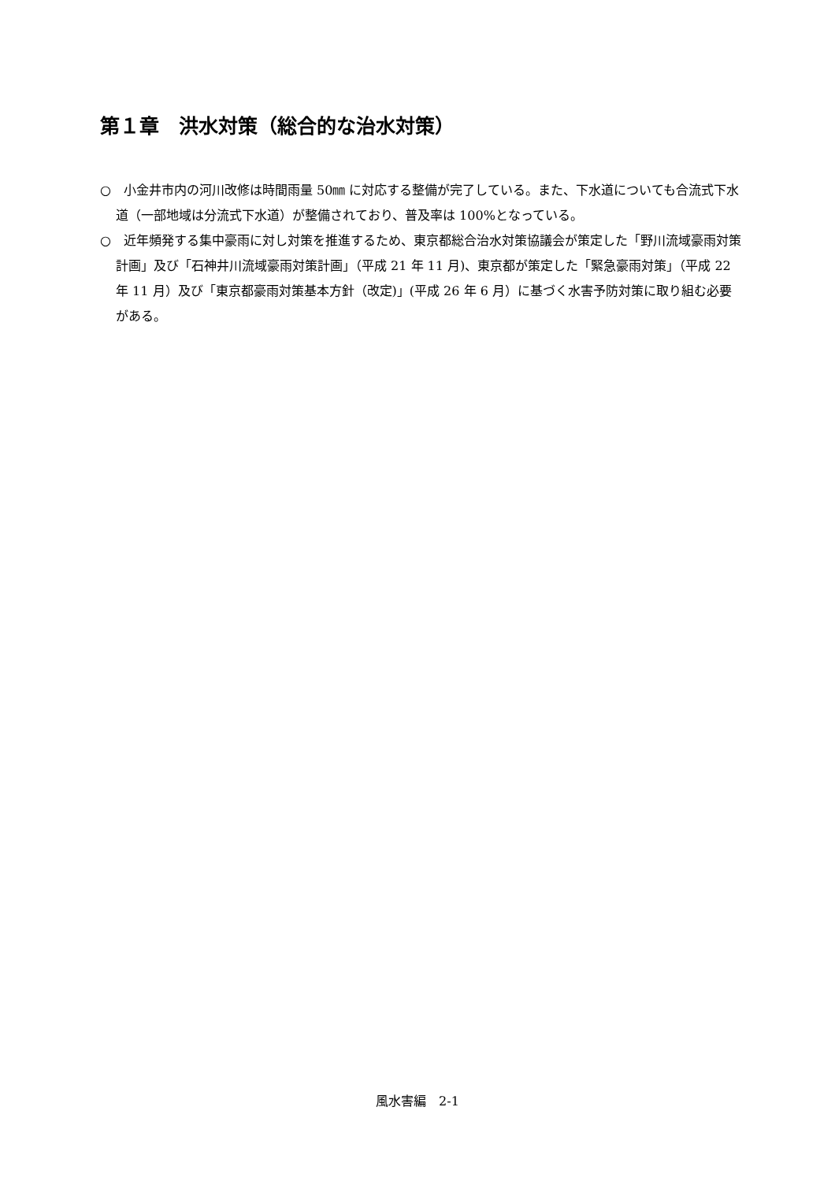第１章　洪水対策（総合的な治水対策）
○　小金井市内の河川改修は時間雨量 50㎜ に対応する整備が完了している。また、下水道についても合流式下水道（一部地域は分流式下水道）が整備されており、普及率は 100%となっている。
○　近年頻発する集中豪雨に対し対策を推進するため、東京都総合治水対策協議会が策定した「野川流域豪雨対策計画」及び「石神井川流域豪雨対策計画」（平成 21 年 11 月)、東京都が策定した「緊急豪雨対策」（平成 22 年 11 月）及び「東京都豪雨対策基本方針（改定)」(平成 26 年 6 月）に基づく水害予防対策に取り組む必要がある。
風水害編　2-1